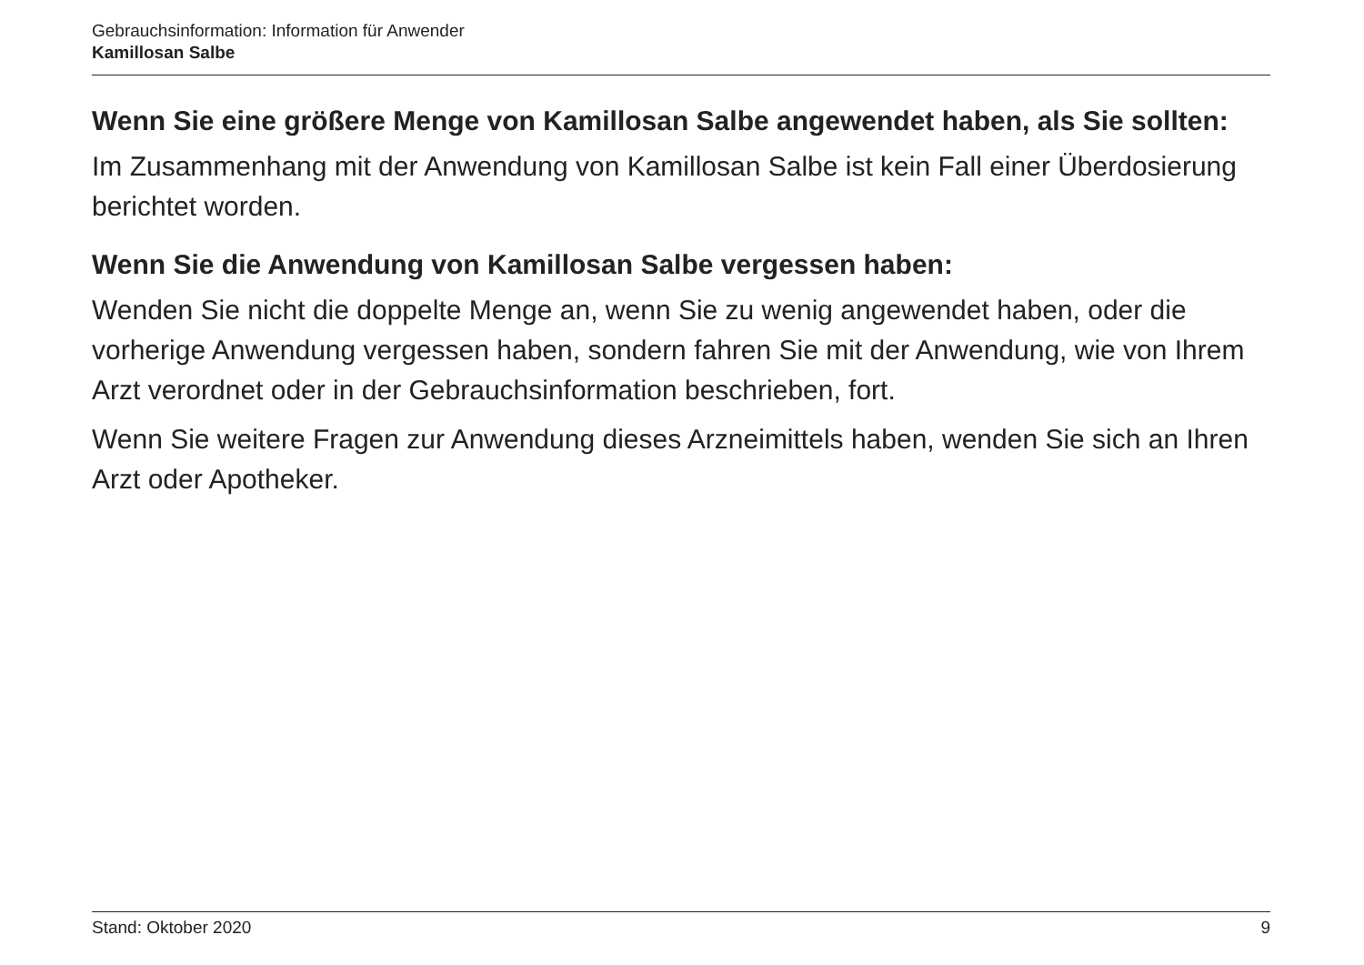Gebrauchsinformation: Information für Anwender
Kamillosan Salbe
Wenn Sie eine größere Menge von Kamillosan Salbe angewendet haben, als Sie sollten:
Im Zusammenhang mit der Anwendung von Kamillosan Salbe ist kein Fall einer Überdosierung berichtet worden.
Wenn Sie die Anwendung von Kamillosan Salbe vergessen haben:
Wenden Sie nicht die doppelte Menge an, wenn Sie zu wenig angewendet haben, oder die vorherige Anwendung vergessen haben, sondern fahren Sie mit der Anwendung, wie von Ihrem Arzt verordnet oder in der Gebrauchsinformation beschrieben, fort.
Wenn Sie weitere Fragen zur Anwendung dieses Arzneimittels haben, wenden Sie sich an Ihren Arzt oder Apotheker.
Stand: Oktober 2020 9